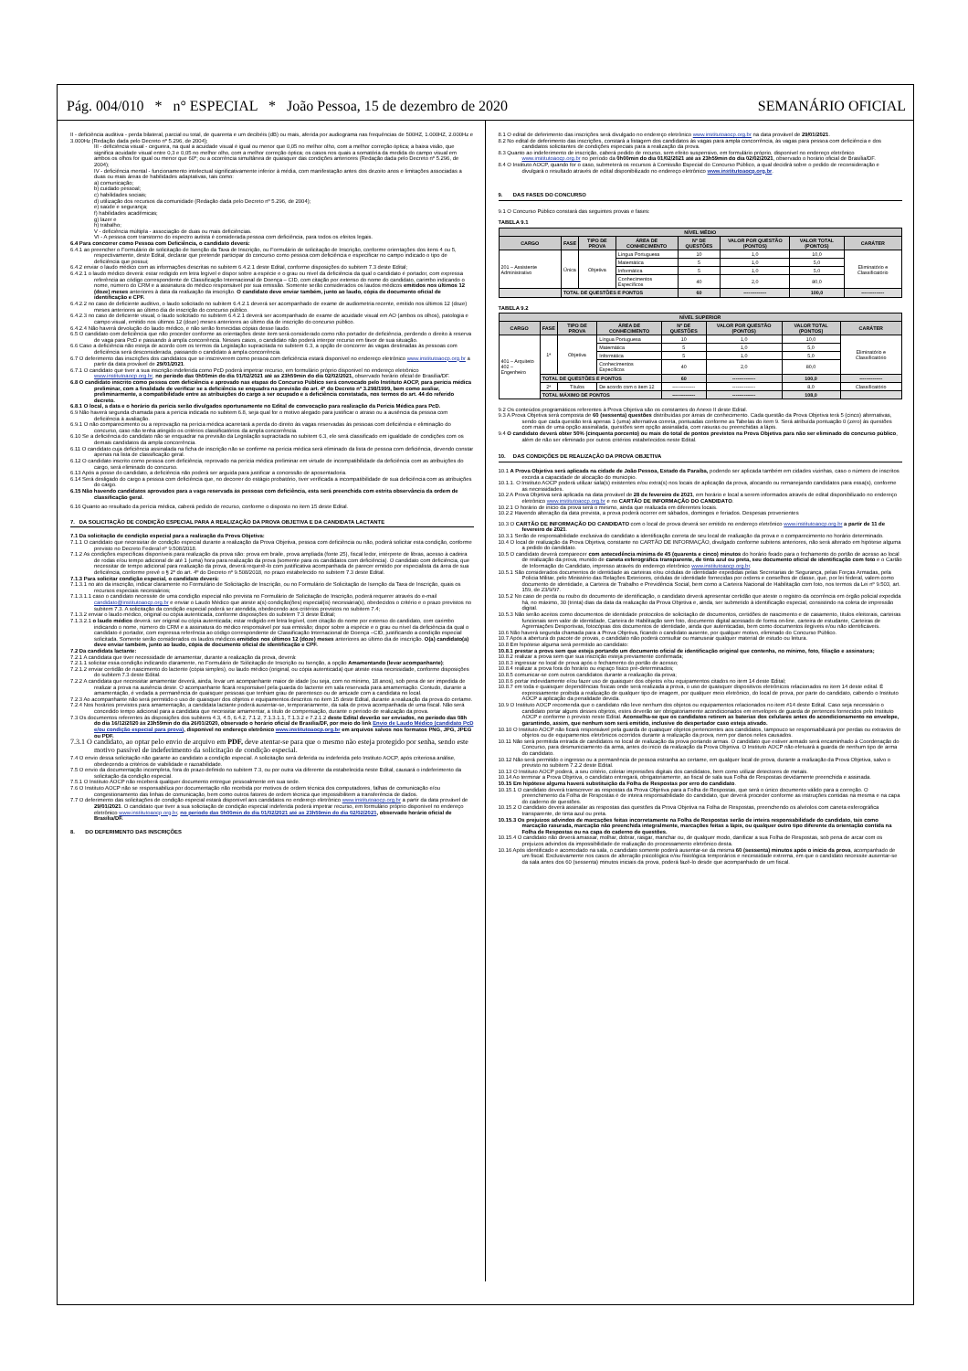Pág. 004/010 * n° ESPECIAL * João Pessoa, 15 de dezembro de 2020 SEMANÁRIO OFICIAL
II - deficiência auditiva - perda bilateral, parcial ou total, de quarenta e um decibéis (dB) ou mais, aferida por audiograma nas frequências de 500HZ, 1.000HZ, 2.000Hz e 3.000Hz (Redação dada pelo Decreto nº 5.296, de 2004);
III - deficiência visual - cegueira, na qual a acuidade visual é igual ou menor que 0,05 no melhor olho, com a melhor correção óptica; a baixa visão, que significa acuidade visual entre 0,3 e 0,05 no melhor olho, com a melhor correção óptica; os casos nos quais a somatória da medida do campo visual em ambos os olhos for igual ou menor que 60º; ou a ocorrência simultânea de quaisquer das condições anteriores (Redação dada pelo Decreto nº 5.296, de 2004);
IV - deficiência mental - funcionamento intelectual significativamente inferior à média, com manifestação antes dos dezoito anos e limitações associadas a duas ou mais áreas de habilidades adaptativas, tais como:
a) comunicação;
b) cuidado pessoal;
c) habilidades sociais;
d) utilização dos recursos da comunidade (Redação dada pelo Decreto nº 5.296, de 2004);
e) saúde e segurança;
f) habilidades acadêmicas;
g) lazer e
h) trabalho;
V - deficiência múltipla - associação de duas ou mais deficiências.
VI - A pessoa com transtorno do espectro autista é considerada pessoa com deficiência, para todos os efeitos legais.
6.4 Para concorrer como Pessoa com Deficiência, o candidato deverá:
6.4.1 ao preencher o Formulário de solicitação de Isenção da Taxa de Inscrição, ou Formulário de solicitação de Inscrição, conforme orientações dos itens 4 ou 5, respectivamente, deste Edital, declarar que pretende participar do concurso como pessoa com deficiência e especificar no campo indicado o tipo de deficiência que possui;
6.4.2 enviar o laudo médico com as informações descritas no subitem 6.4.2.1 deste Edital, conforme disposições do subitem 7.3 deste Edital;
6.4.2.1 o laudo médico deverá: estar redigido em letra legível e dispor sobre a espécie e o grau ou nível da deficiência da qual o candidato é portador, com expressa referência ao código correspondente de Classificação Internacional de Doença – CID, com citação por extenso do nome do candidato, carimbo indicando o nome, número do CRM e a assinatura do médico responsável por sua emissão. Somente serão considerados os laudos médicos emitidos nos últimos 12 (doze) meses anteriores à data da realização da inscrição. O candidato deve enviar também, junto ao laudo, cópia de documento oficial de identificação e CPF.
6.4.2.2 no caso de deficiente auditivo, o laudo solicitado no subitem 6.4.2.1 deverá ser acompanhado de exame de audiometria recente, emitido nos últimos 12 (doze) meses anteriores ao último dia de inscrição do concurso público.
6.4.2.3 no caso de deficiente visual, o laudo solicitado no subitem 6.4.2.1 deverá ser acompanhado de exame de acuidade visual em AO (ambos os olhos), patologia e campo visual, emitido nos últimos 12 (doze) meses anteriores ao último dia de inscrição do concurso público.
6.4.2.4 Não haverá devolução do laudo médico, e não serão fornecidas cópias desse laudo.
6.5 O candidato com deficiência que não proceder conforme as orientações deste item será considerado como não portador de deficiência, perdendo o direito à reserva de vaga para PcD e passando à ampla concorrência. Nesses casos, o candidato não poderá interpor recurso em favor de sua situação.
6.6 Caso a deficiência não esteja de acordo com os termos da Legislação supracitada no subitem 6.3, a opção de concorrer às vagas destinadas às pessoas com deficiência será desconsiderada, passando o candidato à ampla concorrência.
6.7 O deferimento das inscrições dos candidatos que se inscreverem como pessoa com deficiência estará disponível no endereço eletrônico www.institutoaocp.org.br a partir da data provável de 29/01/2021.
6.7.1 O candidato que tiver a sua inscrição indeferida como PcD poderá impetrar recurso, em formulário próprio disponível no endereço eletrônico www.institutoaocp.org.br, no período das 0h00min do dia 01/02/2021 até as 23h59min do dia 02/02/2021, observado horário oficial de Brasília/DF.
6.8 O candidato inscrito como pessoa com deficiência e aprovado nas etapas do Concurso Público será convocado pelo Instituto AOCP, para perícia médica preliminar, com a finalidade de verificar se a deficiência se enquadra na previsão do art. 4º do Decreto nº 3.298/1999, bem como avaliar, preliminarmente, a compatibilidade entre as atribuições do cargo a ser ocupado e a deficiência constatada, nos termos do art. 44 do referido decreto.
6.8.1 O local, a data e o horário da perícia serão divulgados oportunamente no Edital de convocação para realização da Perícia Médica para PcD.
6.9 Não haverá segunda chamada para a perícia indicada no subitem 6.8, seja qual for o motivo alegado para justificar o atraso ou a ausência da pessoa com deficiência à avaliação.
6.9.1 O não comparecimento ou a reprovação na perícia médica acarretará a perda do direito às vagas reservadas às pessoas com deficiência e eliminação do concurso, caso não tenha atingido os critérios classificatórios da ampla concorrência.
6.10 Se a deficiência do candidato não se enquadrar na previsão da Legislação supracitada no subitem 6.3, ele será classificado em igualdade de condições com os demais candidatos da ampla concorrência.
6.11 O candidato cuja deficiência assinalada na ficha de inscrição não se confirme na perícia médica será eliminado da lista de pessoa com deficiência, devendo constar apenas na lista de classificação geral.
6.12 O candidato inscrito como pessoa com deficiência, reprovado na perícia médica preliminar em virtude de incompatibilidade da deficiência com as atribuições do cargo, será eliminado do concurso.
6.13 Após a posse do candidato, a deficiência não poderá ser arguida para justificar a concessão de aposentadoria.
6.14 Será desligado do cargo a pessoa com deficiência que, no decorrer do estágio probatório, tiver verificada a incompatibilidade de sua deficiência com as atribuições do cargo.
6.15 Não havendo candidatos aprovados para a vaga reservada às pessoas com deficiência, esta será preenchida com estrita observância da ordem de classificação geral.
6.16 Quanto ao resultado da perícia médica, caberá pedido de recurso, conforme o disposto no item 15 deste Edital.
7. DA SOLICITAÇÃO DE CONDIÇÃO ESPECIAL PARA A REALIZAÇÃO DA PROVA OBJETIVA E DA CANDIDATA LACTANTE
7.1 Da solicitação de condição especial para a realização da Prova Objetiva:
7.1.1 O candidato que necessitar de condição especial durante a realização da Prova Objetiva, pessoa com deficiência ou não, poderá solicitar esta condição, conforme previsto no Decreto Federal nº 9.508/2018.
7.1.2 As condições específicas disponíveis para realização da prova são: prova em braile, prova ampliada (fonte 25), fiscal ledor, intérprete de libras, acesso à cadeira de rodas e/ou tempo adicional de até 1 (uma) hora para realização da prova (somente para os candidatos com deficiência). O candidato com deficiência, que necessitar de tempo adicional para realização da prova, deverá requerê-lo com justificativa acompanhada de parecer emitido por especialista da área de sua deficiência, conforme prevê o § 2º do art. 4º do Decreto nº 9.508/2018, no prazo estabelecido no subitem 7.3 deste Edital.
7.1.3 Para solicitar condição especial, o candidato deverá:
7.1.3.1 no ato da inscrição, indicar claramente no Formulário de Solicitação de Inscrição, ou no Formulário de Solicitação de Isenção da Taxa de Inscrição, quais os recursos especiais necessários;
7.1.3.1.1 caso o candidato necessite de uma condição especial não prevista no Formulário de Solicitação de Inscrição, poderá requerer através do e-mail candidato@institutoaocp.org.br e enviar o Laudo Médico que ateste a(s) condição(ões) especial(is) necessária(s), obedecidos o critério e o prazo previstos no subitem 7.3. A solicitação da condição especial poderá ser atendida, obedecendo aos critérios previstos no subitem 7.4;
7.1.3.2 enviar o laudo médico, original ou cópia autenticada, conforme disposições do subitem 7.3 deste Edital;
7.1.3.2.1 o laudo médico deverá: ser original ou cópia autenticada; estar redigido em letra legível, com citação do nome por extenso do candidato, com carimbo indicando o nome, número do CRM e a assinatura do médico responsável por sua emissão; dispor sobre a espécie e o grau ou nível da deficiência da qual o candidato é portador, com expressa referência ao código correspondente de Classificação Internacional de Doença –CID, justificando a condição especial solicitada. Somente serão considerados os laudos médicos emitidos nos últimos 12 (doze) meses anteriores ao último dia de inscrição. O(a) candidato(a) deve enviar também, junto ao laudo, cópia de documento oficial de identificação e CPF.
7.2 Da candidata lactante:
7.2.1 A candidata que tiver necessidade de amamentar, durante a realização da prova, deverá:
7.2.1.1 solicitar essa condição indicando claramente, no Formulário de Solicitação de Inscrição ou Isenção, a opção Amamentando (levar acompanhante);
7.2.1.2 enviar certidão de nascimento do lactente (cópia simples), ou laudo médico (original, ou cópia autenticada) que ateste essa necessidade, conforme disposições do subitem 7.3 deste Edital.
7.2.2 A candidata que necessitar amamentar deverá, ainda, levar um acompanhante maior de idade (ou seja, com no mínimo, 18 anos), sob pena de ser impedida de realizar a prova na ausência deste. O acompanhante ficará responsável pela guarda do lactente em sala reservada para amamentação. Contudo, durante a amamentação, é vedada a permanência de quaisquer pessoas que tenham grau de parentesco ou de amizade com a candidata no local.
7.2.3 Ao acompanhante não será permitido o uso de quaisquer dos objetos e equipamentos descritos no item 15 deste Edital, durante a realização da prova do certame.
7.2.4 Nos horários previstos para amamentação, a candidata lactante poderá ausentar-se, temporariamente, da sala de prova acompanhada de uma fiscal. Não será concedido tempo adicional para a candidata que necessitar amamentar, a título de compensação, durante o período de realização da prova.
7.3 Os documentos referentes às disposições dos subitens 4.3, 4.5, 6.4.2, 7.1.2, 7.1.3.1.1, 7.1.3.2 e 7.2.1.2 deste Edital deverão ser enviados, no período das 08h do dia 16/12/2020 às 23h59min do dia 26/01/2020, observado o horário oficial de Brasília/DF, por meio do link Envio de Laudo Médico (candidato PcD e/ou condição especial para prova), disponível no endereço eletrônico www.institutoaocp.org.br em arquivos salvos nos formatos PNG, JPG, JPEG ou PDF.
7.3.1 O candidato, ao optar pelo envio de arquivo em PDF, deve atentar-se para que o mesmo não esteja protegido por senha, sendo este motivo passível de indeferimento da solicitação de condição especial.
7.4 O envio dessa solicitação não garante ao candidato a condição especial. A solicitação será deferida ou indeferida pelo Instituto AOCP, após criteriosa análise, obedecendo a critérios de viabilidade e razoabilidade.
7.5 O envio da documentação incompleta, fora do prazo definido no subitem 7.3, ou por outra via diferente da estabelecida neste Edital, causará o indeferimento da solicitação da condição especial.
7.5.1 O Instituto AOCP não receberá qualquer documento entregue pessoalmente em sua sede.
7.6 O Instituto AOCP não se responsabiliza por documentação não recebida por motivos de ordem técnica dos computadores, falhas de comunicação e/ou congestionamento das linhas de comunicação, bem como outros fatores de ordem técnica que impossibilitem a transferência de dados.
7.7 O deferimento das solicitações de condição especial estará disponível aos candidatos no endereço eletrônico www.institutoaocp.org.br a partir da data provável de 29/01/2021. O candidato que tiver a sua solicitação de condição especial indeferida poderá impetrar recurso, em formulário próprio disponível no endereço eletrônico www.institutoaocp.org.br, no período das 0h00min do dia 01/02/2021 até as 23h59min do dia 02/02/2021, observado horário oficial de Brasília/DF.
8. DO DEFERIMENTO DAS INSCRIÇÕES
8.1 O edital de deferimento das inscrições será divulgado no endereço eletrônico www.institutoaocp.org.br na data provável de 29/01/2021.
8.2 No edital de deferimento das inscrições, constará a listagem dos candidatos às vagas para ampla concorrência, às vagas para pessoa com deficiência e dos candidatos solicitantes de condições especiais para a realização da prova.
8.3 Quanto ao indeferimento de inscrição, caberá pedido de recurso, sem efeito suspensivo, em formulário próprio, disponível no endereço eletrônico www.institutoaocp.org.br no período da 0h00min do dia 01/02/2021 até as 23h59min do dia 02/02/2021, observado o horário oficial de Brasília/DF.
8.4 O Instituto AOCP, quando for o caso, submeterá os recursos à Comissão Especial do Concurso Público, a qual decidirá sobre o pedido de reconsideração e divulgará o resultado através de edital disponibilizado no endereço eletrônico www.institutoaocp.org.br.
9. DAS FASES DO CONCURSO
9.1 O Concurso Público constará das seguintes provas e fases:
TABELA 9.1
| NÍVEL MÉDIO | | | | | | | |
| --- | --- | --- | --- | --- | --- | --- | --- |
| CARGO | FASE | TIPO DE PROVA | ÁREA DE CONHECIMENTO | Nº DE QUESTÕES | VALOR POR QUESTÃO (PONTOS) | VALOR TOTAL (PONTOS) | CARÁTER |
| 201 – Assistente Administrativo | Única | Objetiva | Língua Portuguesa | 10 | 1,0 | 10,0 | Eliminatório e Classificatório |
| | | | Matemática | 5 | 1,0 | 5,0 | |
| | | | Informática | 5 | 1,0 | 5,0 | |
| | | | Conhecimentos Específicos | 40 | 2,0 | 80,0 | |
| | TOTAL DE QUESTÕES E PONTOS | | | 60 | -------------- | 100,0 | -------------- |
TABELA 9.2
| NÍVEL SUPERIOR | | | | | | | |
| --- | --- | --- | --- | --- | --- | --- | --- |
| CARGO | FASE | TIPO DE PROVA | ÁREA DE CONHECIMENTO | Nº DE QUESTÕES | VALOR POR QUESTÃO (PONTOS) | VALOR TOTAL (PONTOS) | CARÁTER |
| 401 – Arquiteto 402 – Engenheiro | 1ª | Objetiva | Língua Portuguesa | 10 | 1,0 | 10,0 | Eliminatório e Classificatório |
| | | | Matemática | 5 | 1,0 | 5,0 | |
| | | | Informática | 5 | 1,0 | 5,0 | |
| | | | Conhecimentos Específicos | 40 | 2,0 | 80,0 | |
| | TOTAL DE QUESTÕES E PONTOS | | | 60 | -------------- | 100,0 | -------------- |
| | 2ª | Títulos | De acordo com o item 12 | -------------- | -------------- | 8,0 | Classificatório |
| | TOTAL MÁXIMO DE PONTOS | | | -------------- | -------------- | 108,0 | |
9.2 Os conteúdos programáticos referentes à Prova Objetiva são os constantes do Anexo II deste Edital.
9.3 A Prova Objetiva será composta de 60 (sessenta) questões distribuídas por áreas de conhecimento. Cada questão da Prova Objetiva terá 5 (cinco) alternativas, sendo que cada questão terá apenas 1 (uma) alternativa correta, pontuadas conforme as Tabelas do item 9. Será atribuída pontuação 0 (zero) às questões com mais de uma opção assinalada, questões sem opção assinalada, com rasuras ou preenchidas a lápis.
9.4 O candidato deverá obter 50% (cinquenta porcento) ou mais do total de pontos previstos na Prova Objetiva para não ser eliminado do concurso público, além de não ser eliminado por outros critérios estabelecidos neste Edital.
10. DAS CONDIÇÕES DE REALIZAÇÃO DA PROVA OBJETIVA
10.1 A Prova Objetiva será aplicada na cidade de João Pessoa, Estado da Paraíba, podendo ser aplicada também em cidades vizinhas, caso o número de inscritos exceda a capacidade de alocação do município.
10.1.1. O Instituto AOCP poderá utilizar sala(s) existentes e/ou extra(s) nos locais de aplicação da prova, alocando ou remanejando candidatos para essa(s), conforme as necessidades.
10.2 A Prova Objetiva será aplicada na data provável de 28 de fevereiro de 2021, em horário e local a serem informados através de edital disponibilizado no endereço eletrônico www.institutoaocp.org.br e no CARTÃO DE INFORMAÇÃO DO CANDIDATO.
10.2.1 O horário de início da prova será o mesmo, ainda que realizada em diferentes locais.
10.2.2 Havendo alteração da data prevista, a prova poderá ocorrer em sábados, domingos e feriados. Despesas provenientes
10.3 O CARTÃO DE INFORMAÇÃO DO CANDIDATO com o local de prova deverá ser emitido no endereço eletrônico www.institutoaocp.org.br a partir de 11 de fevereiro de 2021.
10.3.1 Serão de responsabilidade exclusiva do candidato a identificação correta de seu local de realização da prova e o comparecimento no horário determinado.
10.4 O local de realização da Prova Objetiva, constante no CARTÃO DE INFORMAÇÃO, divulgado conforme subitens anteriores, não será alterado em hipótese alguma a pedido do candidato.
10.5 O candidato deverá comparecer com antecedência mínima de 45 (quarenta e cinco) minutos do horário fixado para o fechamento do portão de acesso ao local de realização da prova, munido de caneta esferográfica transparente, de tinta azul ou preta, seu documento oficial de identificação com foto e o Cartão de Informação do Candidato, impresso através do endereço eletrônico www.institutoaocp.org.br.
10.5.1 São considerados documentos de identidade as carteiras e/ou cédulas de identidade expedidas pelas Secretarias de Segurança, pelas Forças Armadas, pela Polícia Militar, pelo Ministério das Relações Exteriores, cédulas de identidade fornecidas por ordens e conselhos de classe, que, por lei federal, valem como documento de identidade, a Carteira de Trabalho e Previdência Social, bem como a Carteira Nacional de Habilitação com foto, nos termos da Lei nº 9.503, art. 159, de 23/9/97.
10.5.2 No caso de perda ou roubo do documento de identificação, o candidato deverá apresentar certidão que ateste o registro da ocorrência em órgão policial expedida há, no máximo, 30 (trinta) dias da data da realização da Prova Objetiva e, ainda, ser submetido à identificação especial, consistindo na coleta de impressão digital.
10.5.3 Não serão aceitos como documentos de identidade protocolos de solicitação de documentos, certidões de nascimento e de casamento, títulos eleitorais, carteiras funcionais sem valor de identidade, Carteira de Habilitação sem foto, documento digital acessado de forma on-line, carteira de estudante, Carteiras de Agremiações Desportivas, fotocópias dos documentos de identidade, ainda que autenticadas, bem como documentos ilegíveis e/ou não identificáveis.
10.6 Não haverá segunda chamada para a Prova Objetiva, ficando o candidato ausente, por qualquer motivo, eliminado do Concurso Público.
10.7 Após a abertura do pacote de provas, o candidato não poderá consultar ou manusear qualquer material de estudo ou leitura.
10.8 Em hipótese alguma será permitido ao candidato:
10.8.1 prestar a prova sem que esteja portando um documento oficial de identificação original que contenha, no mínimo, foto, filiação e assinatura;
10.8.2 realizar a prova sem que sua inscrição esteja previamente confirmada;
10.8.3 ingressar no local de prova após o fechamento do portão de acesso;
10.8.4 realizar a prova fora do horário ou espaço físico pré-determinados;
10.8.5 comunicar-se com outros candidatos durante a realização da prova;
10.8.6 portar indevidamente e/ou fazer uso de quaisquer dos objetos e/ou equipamentos citados no item 14 deste Edital;
10.8.7 em toda e quaisquer dependências físicas onde será realizada a prova, o uso de quaisquer dispositivos eletrônicos relacionados no item 14 deste edital. É expressamente proibida a realização de qualquer tipo de imagem, por qualquer meio eletrônico, do local de prova, por parte do candidato, cabendo o Instituto AOCP a aplicação da penalidade devida.
10.9 O Instituto AOCP recomenda que o candidato não leve nenhum dos objetos ou equipamentos relacionados no item #14 deste Edital. Caso seja necessário o candidato portar alguns desses objetos, estes deverão ser obrigatoriamente acondicionados em envelopes de guarda de pertences fornecidos pelo Instituto AOCP e conforme o previsto neste Edital. Aconselha-se que os candidatos retirem as baterias dos celulares antes do acondicionamento no envelope, garantindo, assim, que nenhum som será emitido, inclusive do despertador caso esteja ativado.
10.10 O Instituto AOCP não ficará responsável pela guarda de quaisquer objetos pertencentes aos candidatos, tampouco se responsabilizará por perdas ou extravios de objetos ou de equipamentos eletrônicos ocorridos durante a realização da prova, nem por danos neles causados.
10.11 Não será permitida entrada de candidatos no local de realização da prova portando armas. O candidato que estiver armado será encaminhado à Coordenação do Concurso, para desmuniciamento da arma, antes do início da realização da Prova Objetiva. O Instituto AOCP não efetuará a guarda de nenhum tipo de arma do candidato.
10.12 Não será permitido o ingresso ou a permanência de pessoa estranha ao certame, em qualquer local de prova, durante a realização da Prova Objetiva, salvo o previsto no subitem 7.2.2 deste Edital.
10.13 O Instituto AOCP poderá, a seu critério, coletar impressões digitais dos candidatos, bem como utilizar detectores de metais.
10.14 Ao terminar a Prova Objetiva, o candidato entregará, obrigatoriamente, ao fiscal de sala sua Folha de Respostas devidamente preenchida e assinada.
10.15 Em hipótese alguma haverá substituição da Folha de Respostas por erro do candidato.
10.15.1 O candidato deverá transcrever as respostas da Prova Objetiva para a Folha de Respostas, que será o único documento válido para a correção. O preenchimento da Folha de Respostas é de inteira responsabilidade do candidato, que deverá proceder conforme as instruções contidas na mesma e na capa do caderno de questões.
10.15.2 O candidato deverá assinalar as respostas das questões da Prova Objetiva na Folha de Respostas, preenchendo os alvéolos com caneta esferográfica transparente, de tinta azul ou preta.
10.15.3 Os prejuízos advindos de marcações feitas incorretamente na Folha de Respostas serão de inteira responsabilidade do candidato, tais como marcação rasurada, marcação não preenchida integralmente, marcações feitas a lápis, ou qualquer outro tipo diferente da orientação contida na Folha de Respostas ou na capa do caderno de questões.
10.15.4 O candidato não deverá amassar, molhar, dobrar, rasgar, manchar ou, de qualquer modo, danificar a sua Folha de Respostas, sob pena de arcar com os prejuízos advindos da impossibilidade de realização do processamento eletrônico desta.
10.16 Após identificado e acomodado na sala, o candidato somente poderá ausentar-se da mesma 60 (sessenta) minutos após o início da prova, acompanhado de um fiscal. Exclusivamente nos casos de alteração psicológica e/ou fisiológica temporários e necessidade extrema, em que o candidato necessite ausentar-se da sala antes dos 60 (sessenta) minutos iniciais da prova, poderá fazê-lo desde que acompanhado de um fiscal.